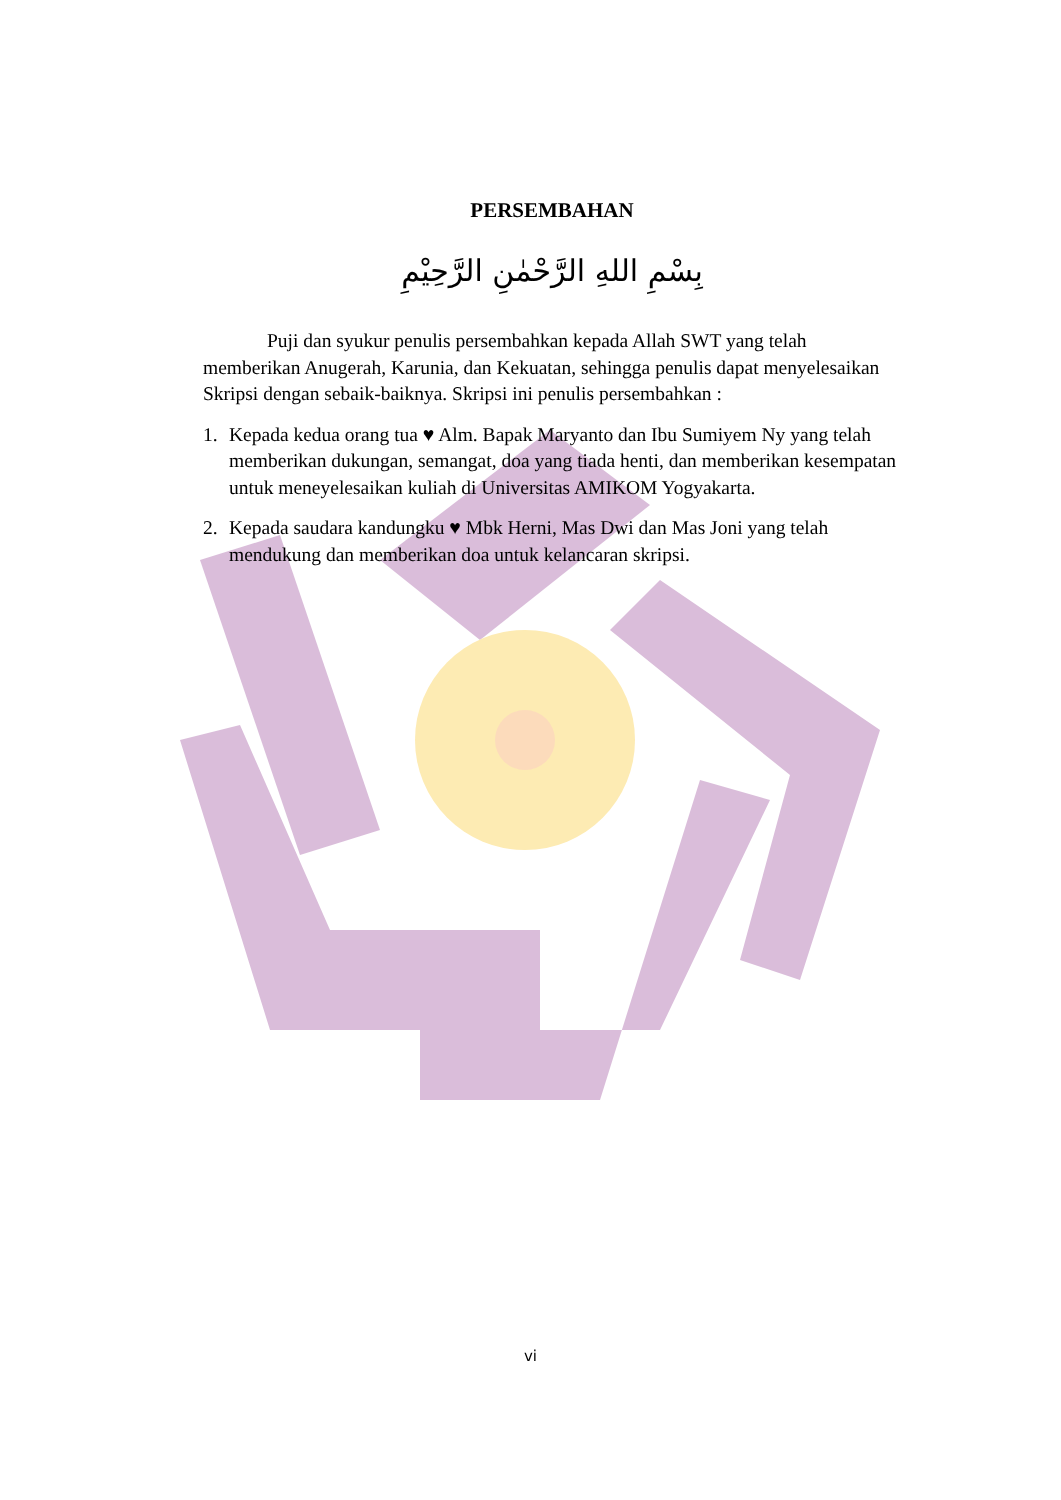PERSEMBAHAN
بِسْمِ اللهِ الرَّحْمٰنِ الرَّحِيْمِ
Puji dan syukur penulis persembahkan kepada Allah SWT yang telah memberikan Anugerah, Karunia, dan Kekuatan, sehingga penulis dapat menyelesaikan Skripsi dengan sebaik-baiknya. Skripsi ini penulis persembahkan :
1. Kepada kedua orang tua ♥ Alm. Bapak Maryanto dan Ibu Sumiyem Ny yang telah memberikan dukungan, semangat, doa yang tiada henti, dan memberikan kesempatan untuk meneyelesaikan kuliah di Universitas AMIKOM Yogyakarta.
2. Kepada saudara kandungku ♥ Mbk Herni, Mas Dwi dan Mas Joni yang telah mendukung dan memberikan doa untuk kelancaran skripsi.
vi